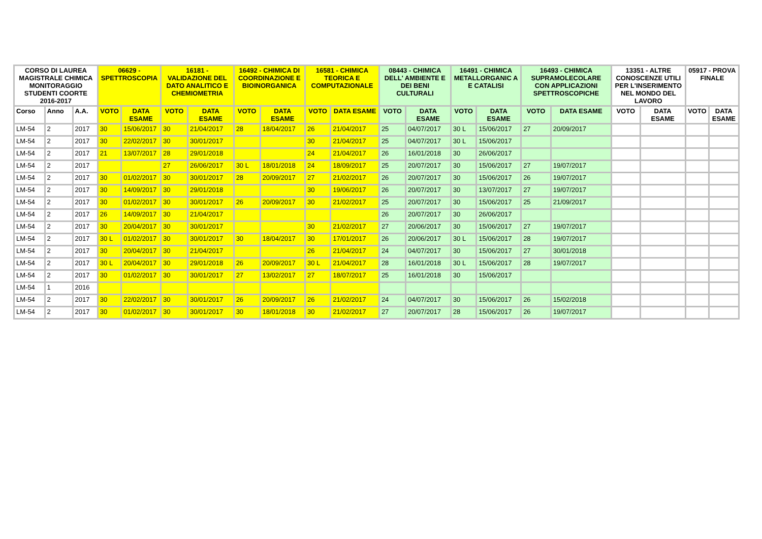| CORSO DI LAUREA MAGISTRALE CHIMICA MONITORAGGIO STUDENTI COORTE 2016-2017 | | | 06629 - SPETTROSCOPIA | | 16181 - VALIDAZIONE DEL DATO ANALITICO E CHEMIOMETRIA | | 16492 - CHIMICA DI COORDINAZIONE E BIOINORGANICA | | 16581 - CHIMICA TEORICA E COMPUTAZIONALE | | 08443 - CHIMICA DELL' AMBIENTE E DEI BENI CULTURALI | | 16491 - CHIMICA METALLORGANIC A E CATALISI | | 16493 - CHIMICA SUPRAMOLECOLARE CON APPLICAZIONI SPETTROSCOPICHE | | 13351 - ALTRE CONOSCENZE UTILI PER L'INSERIMENTO NEL MONDO DEL LAVORO | | 05917 - PROVA FINALE | |
| --- | --- | --- | --- | --- | --- | --- | --- | --- | --- | --- | --- | --- | --- | --- | --- | --- | --- | --- | --- | --- |
| Corso | Anno | A.A. | VOTO | DATA ESAME | VOTO | DATA ESAME | VOTO | DATA ESAME | VOTO | DATA ESAME | VOTO | DATA ESAME | VOTO | DATA ESAME | VOTO | DATA ESAME | VOTO | DATA ESAME | VOTO | DATA ESAME |
| LM-54 | 2 | 2017 | 30 | 15/06/2017 | 30 | 21/04/2017 | 28 | 18/04/2017 | 26 | 21/04/2017 | 25 | 04/07/2017 | 30 L | 15/06/2017 | 27 | 20/09/2017 | | | | |
| LM-54 | 2 | 2017 | 30 | 22/02/2017 | 30 | 30/01/2017 | | | 30 | 21/04/2017 | 25 | 04/07/2017 | 30 L | 15/06/2017 | | | | | | |
| LM-54 | 2 | 2017 | 21 | 13/07/2017 | 28 | 29/01/2018 | | | 24 | 21/04/2017 | 26 | 16/01/2018 | 30 | 26/06/2017 | | | | | | |
| LM-54 | 2 | 2017 | | | 27 | 26/06/2017 | 30 L | 18/01/2018 | 24 | 18/09/2017 | 25 | 20/07/2017 | 30 | 15/06/2017 | 27 | 19/07/2017 | | | | |
| LM-54 | 2 | 2017 | 30 | 01/02/2017 | 30 | 30/01/2017 | 28 | 20/09/2017 | 27 | 21/02/2017 | 26 | 20/07/2017 | 30 | 15/06/2017 | 26 | 19/07/2017 | | | | |
| LM-54 | 2 | 2017 | 30 | 14/09/2017 | 30 | 29/01/2018 | | | 30 | 19/06/2017 | 26 | 20/07/2017 | 30 | 13/07/2017 | 27 | 19/07/2017 | | | | |
| LM-54 | 2 | 2017 | 30 | 01/02/2017 | 30 | 30/01/2017 | 26 | 20/09/2017 | 30 | 21/02/2017 | 25 | 20/07/2017 | 30 | 15/06/2017 | 25 | 21/09/2017 | | | | |
| LM-54 | 2 | 2017 | 26 | 14/09/2017 | 30 | 21/04/2017 | | | | | 26 | 20/07/2017 | 30 | 26/06/2017 | | | | | | |
| LM-54 | 2 | 2017 | 30 | 20/04/2017 | 30 | 30/01/2017 | | | 30 | 21/02/2017 | 27 | 20/06/2017 | 30 | 15/06/2017 | 27 | 19/07/2017 | | | | |
| LM-54 | 2 | 2017 | 30 L | 01/02/2017 | 30 | 30/01/2017 | 30 | 18/04/2017 | 30 | 17/01/2017 | 26 | 20/06/2017 | 30 L | 15/06/2017 | 28 | 19/07/2017 | | | | |
| LM-54 | 2 | 2017 | 30 | 20/04/2017 | 30 | 21/04/2017 | | | 26 | 21/04/2017 | 24 | 04/07/2017 | 30 | 15/06/2017 | 27 | 30/01/2018 | | | | |
| LM-54 | 2 | 2017 | 30 L | 20/04/2017 | 30 | 29/01/2018 | 26 | 20/09/2017 | 30 L | 21/04/2017 | 28 | 16/01/2018 | 30 L | 15/06/2017 | 28 | 19/07/2017 | | | | |
| LM-54 | 2 | 2017 | 30 | 01/02/2017 | 30 | 30/01/2017 | 27 | 13/02/2017 | 27 | 18/07/2017 | 25 | 16/01/2018 | 30 | 15/06/2017 | | | | | | |
| LM-54 | 1 | 2016 | | | | | | | | | | | | | | | | | | |
| LM-54 | 2 | 2017 | 30 | 22/02/2017 | 30 | 30/01/2017 | 26 | 20/09/2017 | 26 | 21/02/2017 | 24 | 04/07/2017 | 30 | 15/06/2017 | 26 | 15/02/2018 | | | | |
| LM-54 | 2 | 2017 | 30 | 01/02/2017 | 30 | 30/01/2017 | 30 | 18/01/2018 | 30 | 21/02/2017 | 27 | 20/07/2017 | 28 | 15/06/2017 | 26 | 19/07/2017 | | | | |